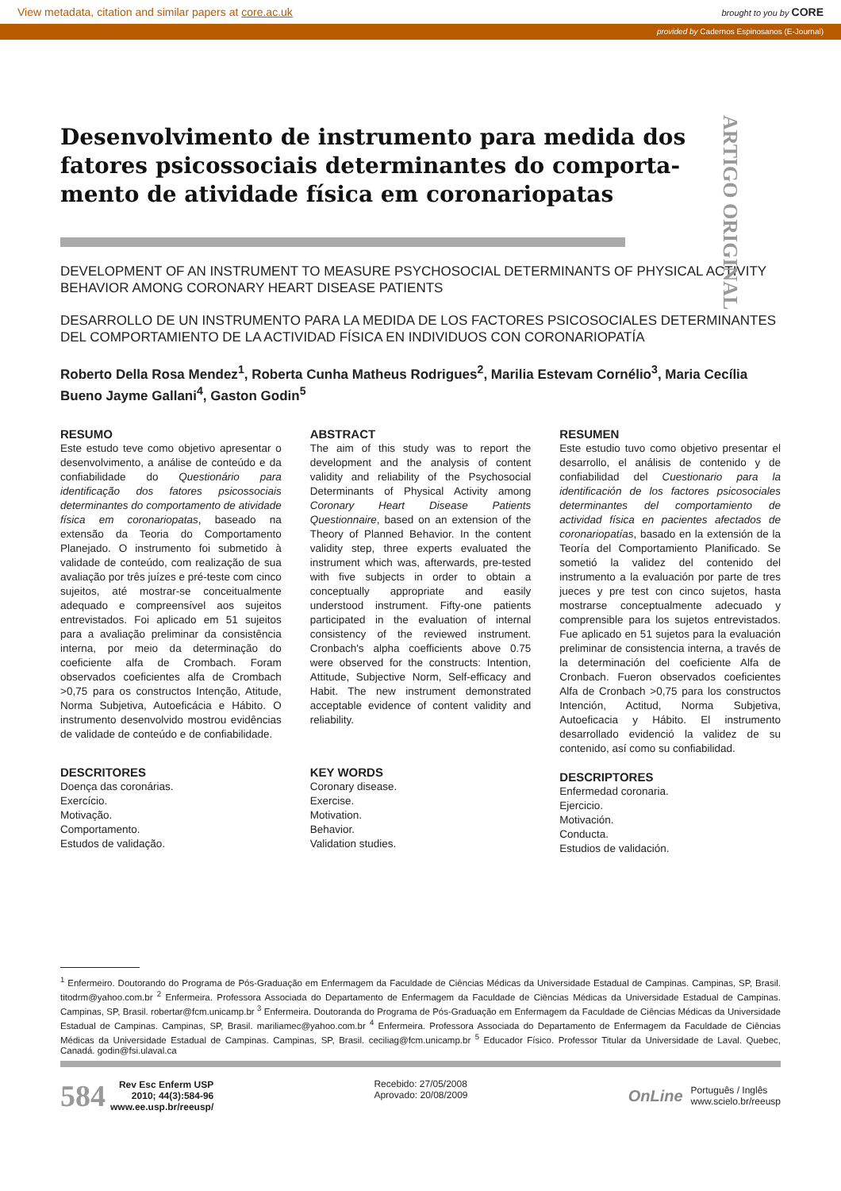View metadata, citation and similar papers at core.ac.uk brought to you by CORE
provided by Cadernos Espinosanos (E-Journal)
ARTIGO ORIGINAL
Desenvolvimento de instrumento para medida dos fatores psicossociais determinantes do comporta-mento de atividade física em coronariopatas
DEVELOPMENT OF AN INSTRUMENT TO MEASURE PSYCHOSOCIAL DETERMINANTS OF PHYSICAL ACTIVITY BEHAVIOR AMONG CORONARY HEART DISEASE PATIENTS
DESARROLLO DE UN INSTRUMENTO PARA LA MEDIDA DE LOS FACTORES PSICOSOCIALES DETERMINANTES DEL COMPORTAMIENTO DE LA ACTIVIDAD FÍSICA EN INDIVIDUOS CON CORONARIOPATÍA
Roberto Della Rosa Mendez<sup>1</sup>, Roberta Cunha Matheus Rodrigues<sup>2</sup>, Marilia Estevam Cornélio<sup>3</sup>, Maria Cecília Bueno Jayme Gallani<sup>4</sup>, Gaston Godin<sup>5</sup>
RESUMO
Este estudo teve como objetivo apresentar o desenvolvimento, a análise de conteúdo e da confiabilidade do Questionário para identificação dos fatores psicossociais determinantes do comportamento de atividade física em coronariopatas, baseado na extensão da Teoria do Comportamento Planejado. O instrumento foi submetido à validade de conteúdo, com realização de sua avaliação por três juízes e pré-teste com cinco sujeitos, até mostrar-se conceitualmente adequado e compreensível aos sujeitos entrevistados. Foi aplicado em 51 sujeitos para a avaliação preliminar da consistência interna, por meio da determinação do coeficiente alfa de Crombach. Foram observados coeficientes alfa de Crombach >0,75 para os constructos Intenção, Atitude, Norma Subjetiva, Autoeficácia e Hábito. O instrumento desenvolvido mostrou evidências de validade de conteúdo e de confiabilidade.
DESCRITORES
Doença das coronárias.
Exercício.
Motivação.
Comportamento.
Estudos de validação.
ABSTRACT
The aim of this study was to report the development and the analysis of content validity and reliability of the Psychosocial Determinants of Physical Activity among Coronary Heart Disease Patients Questionnaire, based on an extension of the Theory of Planned Behavior. In the content validity step, three experts evaluated the instrument which was, afterwards, pre-tested with five subjects in order to obtain a conceptually appropriate and easily understood instrument. Fifty-one patients participated in the evaluation of internal consistency of the reviewed instrument. Cronbach's alpha coefficients above 0.75 were observed for the constructs: Intention, Attitude, Subjective Norm, Self-efficacy and Habit. The new instrument demonstrated acceptable evidence of content validity and reliability.
KEY WORDS
Coronary disease.
Exercise.
Motivation.
Behavior.
Validation studies.
RESUMEN
Este estudio tuvo como objetivo presentar el desarrollo, el análisis de contenido y de confiabilidad del Cuestionario para la identificación de los factores psicosociales determinantes del comportamiento de actividad física en pacientes afectados de coronariopatías, basado en la extensión de la Teoría del Comportamiento Planificado. Se sometió la validez del contenido del instrumento a la evaluación por parte de tres jueces y pre test con cinco sujetos, hasta mostrarse conceptualmente adecuado y comprensible para los sujetos entrevistados. Fue aplicado en 51 sujetos para la evaluación preliminar de consistencia interna, a través de la determinación del coeficiente Alfa de Cronbach. Fueron observados coeficientes Alfa de Cronbach >0,75 para los constructos Intención, Actitud, Norma Subjetiva, Autoeficacia y Hábito. El instrumento desarrollado evidenció la validez de su contenido, así como su confiabilidad.
DESCRIPTORES
Enfermedad coronaria.
Ejercicio.
Motivación.
Conducta.
Estudios de validación.
<sup>1</sup> Enfermeiro. Doutorando do Programa de Pós-Graduação em Enfermagem da Faculdade de Ciências Médicas da Universidade Estadual de Campinas. Campinas, SP, Brasil. titodrm@yahoo.com.br <sup>2</sup> Enfermeira. Professora Associada do Departamento de Enfermagem da Faculdade de Ciências Médicas da Universidade Estadual de Campinas. Campinas, SP, Brasil. robertar@fcm.unicamp.br <sup>3</sup> Enfermeira. Doutoranda do Programa de Pós-Graduação em Enfermagem da Faculdade de Ciências Médicas da Universidade Estadual de Campinas. Campinas, SP, Brasil. mariliamec@yahoo.com.br <sup>4</sup> Enfermeira. Professora Associada do Departamento de Enfermagem da Faculdade de Ciências Médicas da Universidade Estadual de Campinas. Campinas, SP, Brasil. ceciliag@fcm.unicamp.br <sup>5</sup> Educador Físico. Professor Titular da Universidade de Laval. Quebec, Canadá. godin@fsi.ulaval.ca
584 Rev Esc Enferm USP
2010; 44(3):584-96
www.ee.usp.br/reeusp/
Recebido: 27/05/2008
Aprovado: 20/08/2009
OnLine Português / Inglês
www.scielo.br/reeusp